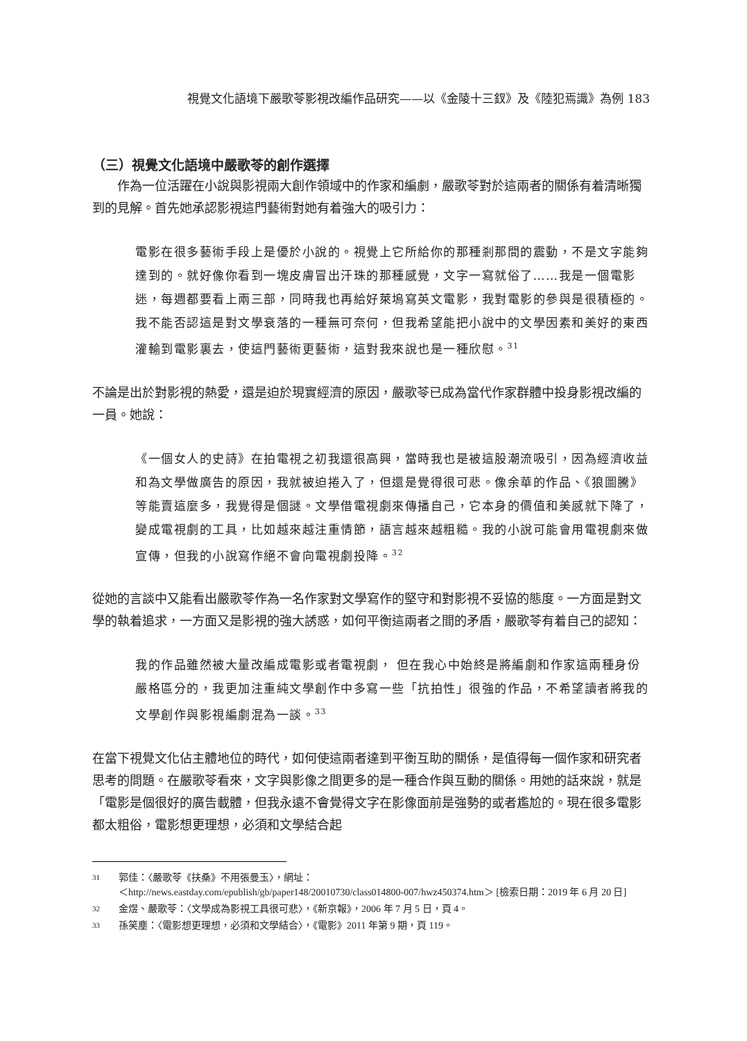視覺文化語境下嚴歌苓影視改編作品研究——以《金陵十三釵》及《陸犯焉識》為例 183
（三）視覺文化語境中嚴歌苓的創作選擇
作為一位活躍在小說與影視兩大創作領域中的作家和編劇，嚴歌苓對於這兩者的關係有着清晰獨到的見解。首先她承認影視這門藝術對她有着強大的吸引力：
電影在很多藝術手段上是優於小說的。視覺上它所給你的那種剎那間的震動，不是文字能夠達到的。就好像你看到一塊皮膚冒出汗珠的那種感覺，文字一寫就俗了……我是一個電影迷，每週都要看上兩三部，同時我也再給好萊塢寫英文電影，我對電影的參與是很積極的。我不能否認這是對文學衰落的一種無可奈何，但我希望能把小說中的文學因素和美好的東西灌輸到電影裏去，使這門藝術更藝術，這對我來說也是一種欣慰。<sup>31</sup>
不論是出於對影視的熱愛，還是迫於現實經濟的原因，嚴歌苓已成為當代作家群體中投身影視改編的一員。她說：
《一個女人的史詩》在拍電視之初我還很高興，當時我也是被這股潮流吸引，因為經濟收益和為文學做廣告的原因，我就被迫捲入了，但還是覺得很可悲。像余華的作品、《狼圖騰》等能賣這麼多，我覺得是個謎。文學借電視劇來傳播自己，它本身的價值和美感就下降了，變成電視劇的工具，比如越來越注重情節，語言越來越粗糙。我的小說可能會用電視劇來做宣傳，但我的小說寫作絕不會向電視劇投降。<sup>32</sup>
從她的言談中又能看出嚴歌苓作為一名作家對文學寫作的堅守和對影視不妥協的態度。一方面是對文學的執着追求，一方面又是影視的強大誘惑，如何平衡這兩者之間的矛盾，嚴歌苓有着自己的認知：
我的作品雖然被大量改編成電影或者電視劇， 但在我心中始終是將編劇和作家這兩種身份嚴格區分的，我更加注重純文學創作中多寫一些「抗拍性」很強的作品，不希望讀者將我的文學創作與影視編劇混為一談。<sup>33</sup>
在當下視覺文化佔主體地位的時代，如何使這兩者達到平衡互助的關係，是值得每一個作家和研究者思考的問題。在嚴歌苓看來，文字與影像之間更多的是一種合作與互動的關係。用她的話來說，就是「電影是個很好的廣告載體，但我永遠不會覺得文字在影像面前是強勢的或者尷尬的。現在很多電影都太粗俗，電影想更理想，必須和文學結合起
31 郭佳：〈嚴歌苓《扶桑》不用張曼玉〉，網址：
＜http://news.eastday.com/epublish/gb/paper148/20010730/class014800-007/hwz450374.htm＞ [檢索日期：2019 年 6 月 20 日]
32 金煜、嚴歌苓：〈文學成為影視工具很可悲〉，《新京報》，2006 年 7 月 5 日，頁 4。
33 孫笑塵：〈電影想更理想，必須和文學結合〉，《電影》2011 年第 9 期，頁 119。